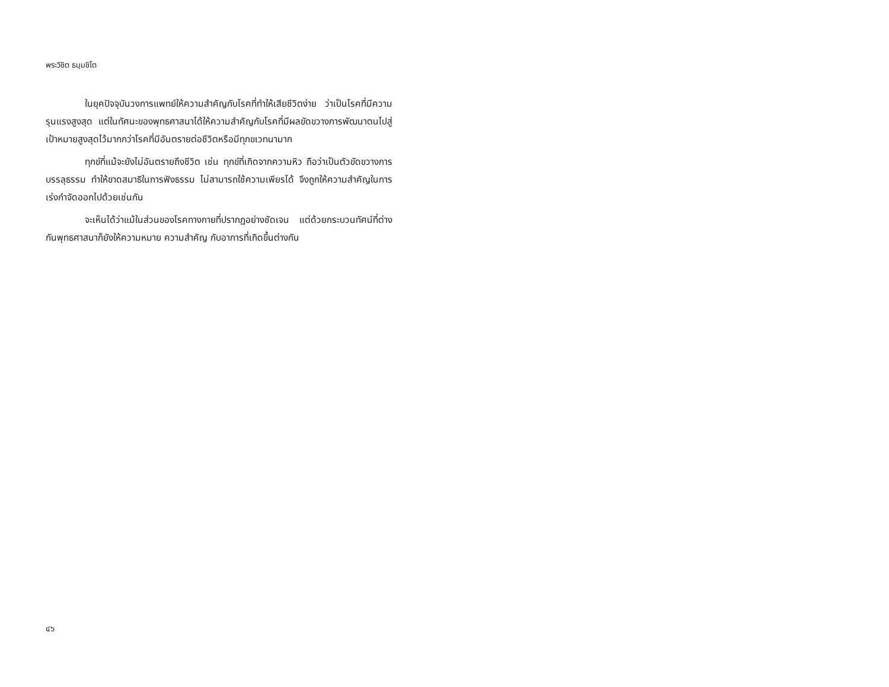พระวิชิต ธมฺมชิโต
ในยุคปัจจุบันวงการแพทย์ให้ความสำคัญกับโรคที่ทำให้เสียชีวิตง่าย ว่าเป็นโรคที่มีความรุนแรงสูงสุด แต่ในทัศนะของพุทธศาสนาได้ให้ความสำคัญกับโรคที่มีผลขัดขวางการพัฒนาตนไปสู่เป้าหมายสูงสุดไว้มากกว่าโรคที่มีอันตรายต่อชีวิตหรือมีทุกขเวทนามาก
ทุกข์ที่แม้จะยังไม่อันตรายถึงชีวิต เช่น ทุกข์ที่เกิดจากความหิว ถือว่าเป็นตัวขัดขวางการบรรลุธรรม ทำให้ขาดสมาธิในการฟังธรรม ไม่สามารถใช้ความเพียรได้ จึงถูกให้ความสำคัญในการเร่งกำจัดออกไปด้วยเช่นกัน
จะเห็นได้ว่าแม้ในส่วนของโรคทางกายที่ปรากฏอย่างชัดเจน แต่ด้วยกระบวนทัศน์ที่ต่างกันพุทธศาสนาก็ยังให้ความหมาย ความสำคัญ กับอาการที่เกิดขึ้นต่างกัน
๔๖